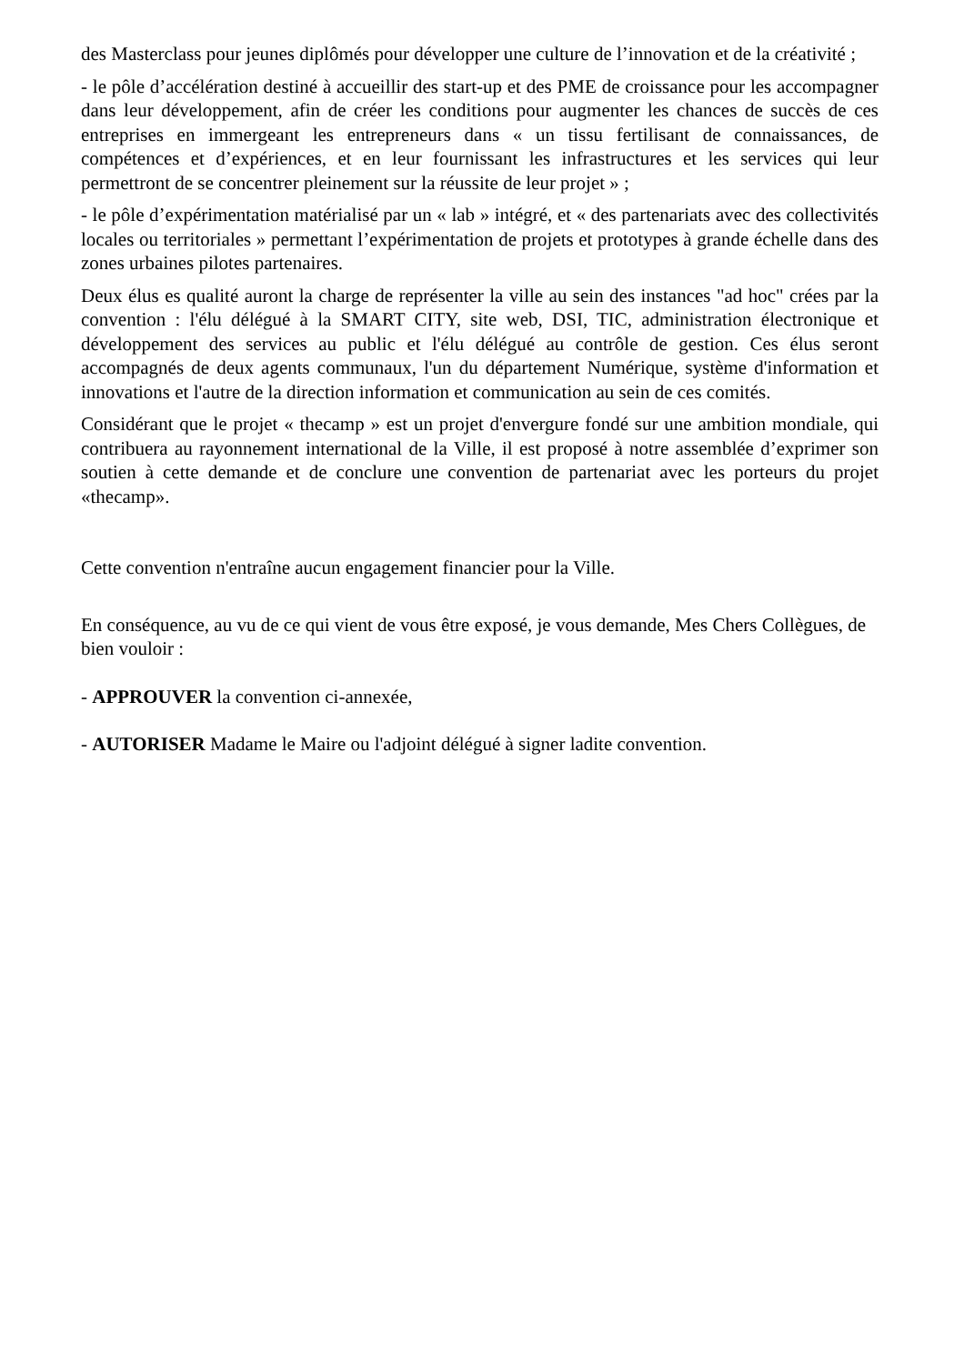des Masterclass pour jeunes diplômés pour développer une culture de l’innovation et de la créativité ;
- le pôle d’accélération destiné à accueillir des start-up et des PME de croissance pour les accompagner dans leur développement, afin de créer les conditions pour augmenter les chances de succès de ces entreprises en immergeant les entrepreneurs dans « un tissu fertilisant de connaissances, de compétences et d’expériences, et en leur fournissant les infrastructures et les services qui leur permettront de se concentrer pleinement sur la réussite de leur projet » ;
- le pôle d’expérimentation matérialisé par un « lab » intégré, et « des partenariats avec des collectivités locales ou territoriales » permettant l’expérimentation de projets et prototypes à grande échelle dans des zones urbaines pilotes partenaires.
Deux élus es qualité auront la charge de représenter la ville au sein des instances "ad hoc" crées par la convention : l'élu délégué à la SMART CITY, site web, DSI, TIC, administration électronique et développement des services au public et l'élu délégué au contrôle de gestion. Ces élus seront accompagnés de deux agents communaux, l'un du département Numérique, système d'information et innovations et l'autre de la direction information et communication au sein de ces comités.
Considérant que le projet « thecamp » est un projet d'envergure fondé sur une ambition mondiale, qui contribuera au rayonnement international de la Ville, il est proposé à notre assemblée d’exprimer son soutien à cette demande et de conclure une convention de partenariat avec les porteurs du projet «thecamp».
Cette convention n'entraîne aucun engagement financier pour la Ville.
En conséquence, au vu de ce qui vient de vous être exposé, je vous demande, Mes Chers Collègues, de bien vouloir :
- APPROUVER la convention ci-annexée,
- AUTORISER Madame le Maire ou l'adjoint délégué à signer ladite convention.